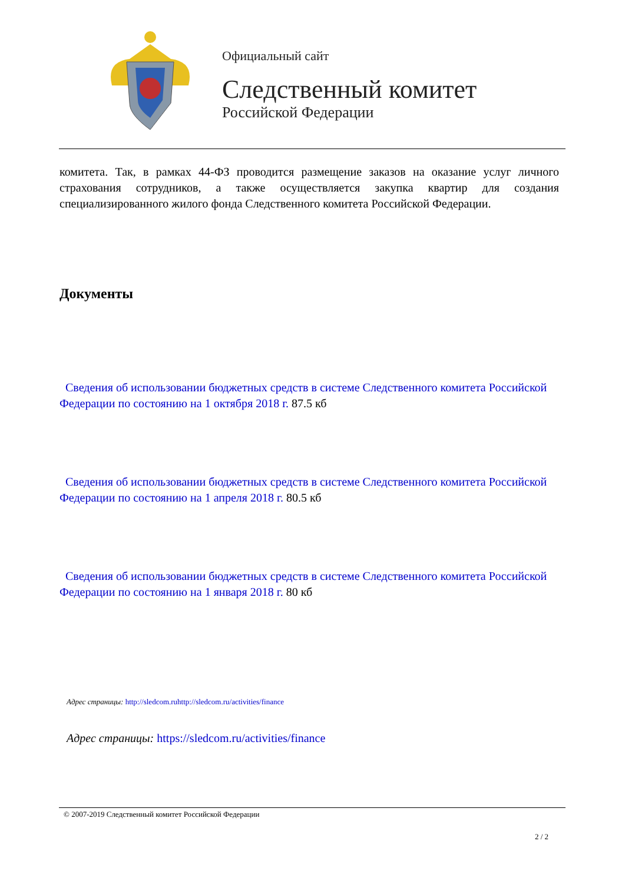Официальный сайт
Следственный комитет
Российской Федерации
комитета. Так, в рамках 44-ФЗ проводится размещение заказов на оказание услуг личного страхования сотрудников, а также осуществляется закупка квартир для создания специализированного жилого фонда Следственного комитета Российской Федерации.
Документы
Сведения об использовании бюджетных средств в системе Следственного комитета Российской Федерации по состоянию на 1 октября 2018 г. 87.5 кб
Сведения об использовании бюджетных средств в системе Следственного комитета Российской Федерации по состоянию на 1 апреля 2018 г. 80.5 кб
Сведения об использовании бюджетных средств в системе Следственного комитета Российской Федерации по состоянию на 1 января 2018 г. 80 кб
Адрес страницы: http://sledcom.ruhttp://sledcom.ru/activities/finance
Адрес страницы: https://sledcom.ru/activities/finance
© 2007-2019 Следственный комитет Российской Федерации
2 / 2